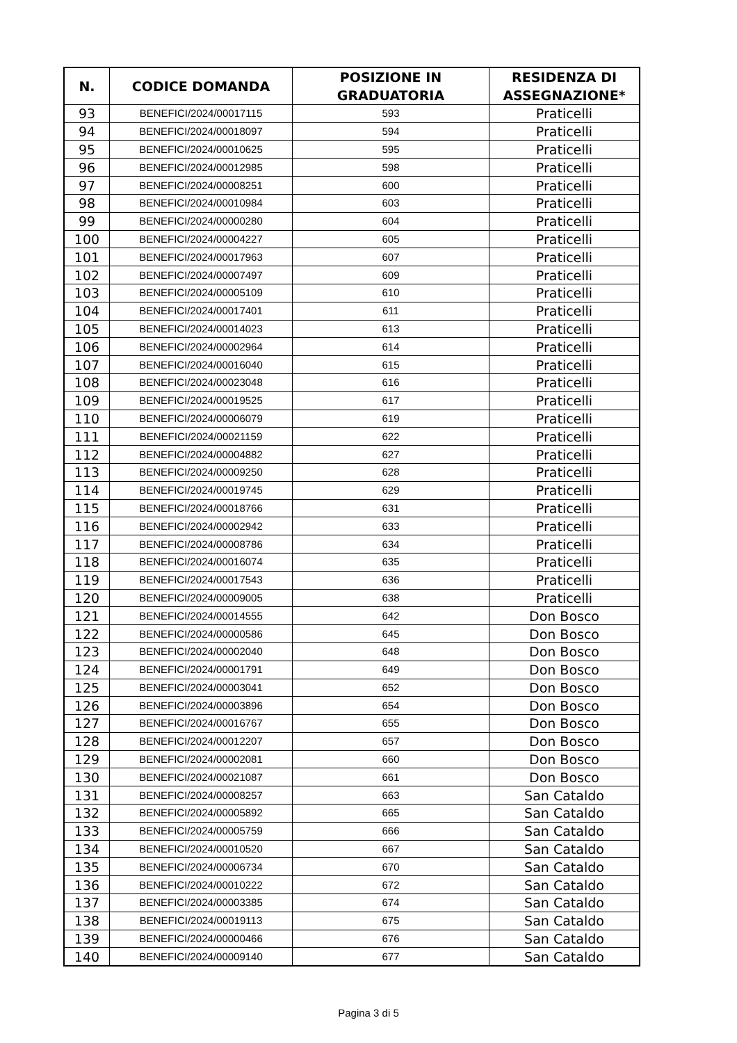| N. | CODICE DOMANDA | POSIZIONE IN GRADUATORIA | RESIDENZA DI ASSEGNAZIONE* |
| --- | --- | --- | --- |
| 93 | BENEFICI/2024/00017115 | 593 | Praticelli |
| 94 | BENEFICI/2024/00018097 | 594 | Praticelli |
| 95 | BENEFICI/2024/00010625 | 595 | Praticelli |
| 96 | BENEFICI/2024/00012985 | 598 | Praticelli |
| 97 | BENEFICI/2024/00008251 | 600 | Praticelli |
| 98 | BENEFICI/2024/00010984 | 603 | Praticelli |
| 99 | BENEFICI/2024/00000280 | 604 | Praticelli |
| 100 | BENEFICI/2024/00004227 | 605 | Praticelli |
| 101 | BENEFICI/2024/00017963 | 607 | Praticelli |
| 102 | BENEFICI/2024/00007497 | 609 | Praticelli |
| 103 | BENEFICI/2024/00005109 | 610 | Praticelli |
| 104 | BENEFICI/2024/00017401 | 611 | Praticelli |
| 105 | BENEFICI/2024/00014023 | 613 | Praticelli |
| 106 | BENEFICI/2024/00002964 | 614 | Praticelli |
| 107 | BENEFICI/2024/00016040 | 615 | Praticelli |
| 108 | BENEFICI/2024/00023048 | 616 | Praticelli |
| 109 | BENEFICI/2024/00019525 | 617 | Praticelli |
| 110 | BENEFICI/2024/00006079 | 619 | Praticelli |
| 111 | BENEFICI/2024/00021159 | 622 | Praticelli |
| 112 | BENEFICI/2024/00004882 | 627 | Praticelli |
| 113 | BENEFICI/2024/00009250 | 628 | Praticelli |
| 114 | BENEFICI/2024/00019745 | 629 | Praticelli |
| 115 | BENEFICI/2024/00018766 | 631 | Praticelli |
| 116 | BENEFICI/2024/00002942 | 633 | Praticelli |
| 117 | BENEFICI/2024/00008786 | 634 | Praticelli |
| 118 | BENEFICI/2024/00016074 | 635 | Praticelli |
| 119 | BENEFICI/2024/00017543 | 636 | Praticelli |
| 120 | BENEFICI/2024/00009005 | 638 | Praticelli |
| 121 | BENEFICI/2024/00014555 | 642 | Don Bosco |
| 122 | BENEFICI/2024/00000586 | 645 | Don Bosco |
| 123 | BENEFICI/2024/00002040 | 648 | Don Bosco |
| 124 | BENEFICI/2024/00001791 | 649 | Don Bosco |
| 125 | BENEFICI/2024/00003041 | 652 | Don Bosco |
| 126 | BENEFICI/2024/00003896 | 654 | Don Bosco |
| 127 | BENEFICI/2024/00016767 | 655 | Don Bosco |
| 128 | BENEFICI/2024/00012207 | 657 | Don Bosco |
| 129 | BENEFICI/2024/00002081 | 660 | Don Bosco |
| 130 | BENEFICI/2024/00021087 | 661 | Don Bosco |
| 131 | BENEFICI/2024/00008257 | 663 | San Cataldo |
| 132 | BENEFICI/2024/00005892 | 665 | San Cataldo |
| 133 | BENEFICI/2024/00005759 | 666 | San Cataldo |
| 134 | BENEFICI/2024/00010520 | 667 | San Cataldo |
| 135 | BENEFICI/2024/00006734 | 670 | San Cataldo |
| 136 | BENEFICI/2024/00010222 | 672 | San Cataldo |
| 137 | BENEFICI/2024/00003385 | 674 | San Cataldo |
| 138 | BENEFICI/2024/00019113 | 675 | San Cataldo |
| 139 | BENEFICI/2024/00000466 | 676 | San Cataldo |
| 140 | BENEFICI/2024/00009140 | 677 | San Cataldo |
Pagina 3 di 5